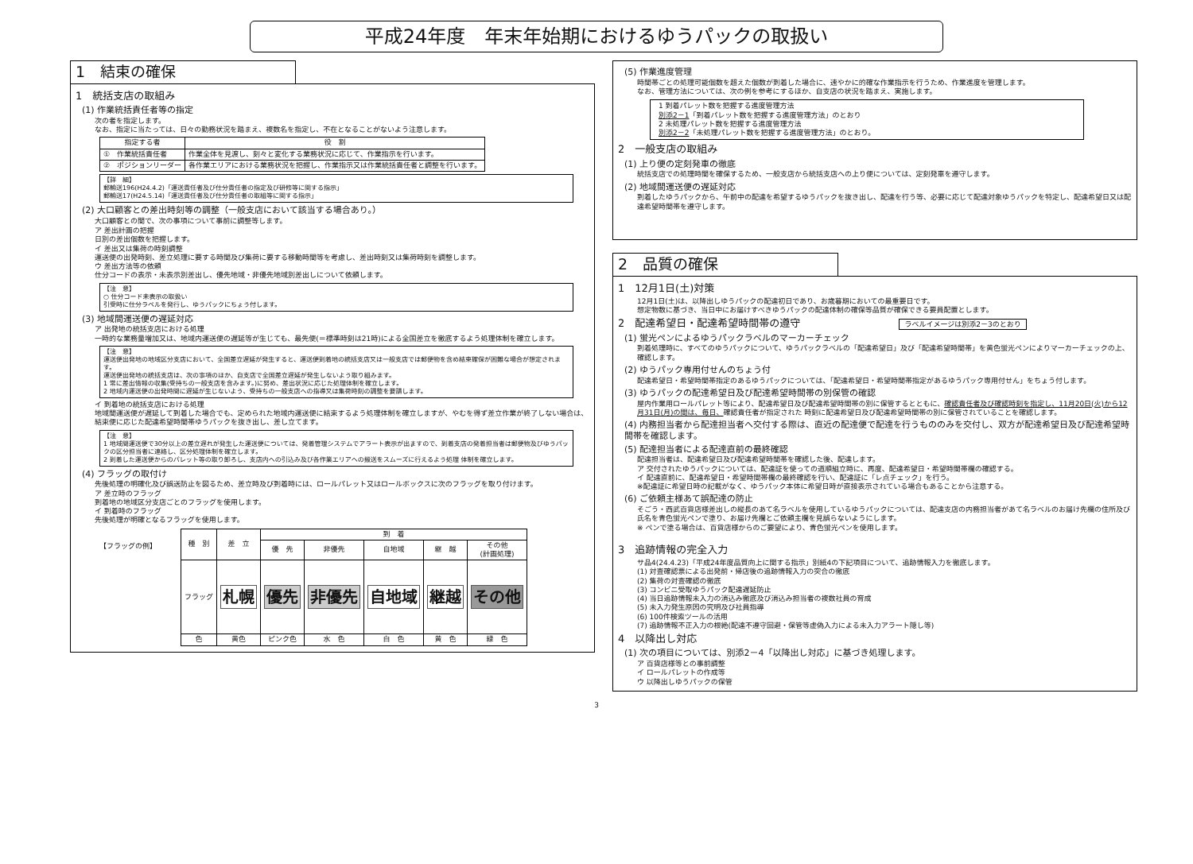平成24年度　年末年始期におけるゆうパックの取扱い
1　結束の確保
1　統括支店の取組み
(1) 作業統括責任者等の指定
次の者を指定します。
なお、指定に当たっては、日々の勤務状況を踏まえ、複数名を指定し、不在となることがないよう注意します。
| 指定する者 | 役 割 |
| --- | --- |
| ① 作業統括責任者 | 作業全体を見渡し、刻々と変化する業務状況に応じて、作業指示を行います。 |
| ② ポジションリーダー | 各作業エリアにおける業務状況を把握し、作業指示又は作業統括責任者と調整を行います。 |
【詳　細】
郵輸送196(H24.4.2)「運送責任者及び仕分責任者の指定及び研修等に関する指示」
郵輸送17(H24.5.14)「運送責任者及び仕分責任者の取組等に関する指示」
(2) 大口顧客との差出時刻等の調整（一般支店において該当する場合あり。）
大口顧客との間で、次の事項について事前に調整等します。
ア 差出計画の把握
日別の差出個数を把握します。
イ 差出又は集荷の時刻調整
運送便の出発時刻、差立処理に要する時間及び集荷に要する移動時間等を考慮し、差出時刻又は集荷時刻を調整します。
ウ 差出方法等の依頼
仕分コードの表示・未表示別差出し、優先地域・非優先地域別差出しについて依頼します。
【注　意】
○ 仕分コード未表示の取扱い
引受時に仕分ラベルを発行し、ゆうパックにちょう付します。
(3) 地域間運送便の遅延対応
ア 出発地の統括支店における処理
一時的な業務量増加又は、地域内運送便の遅延等が生じても、最先便(＝標準時刻は21時)による全国差立を徹底するよう処理体制を確立します。
【注　意】
運送便出発地の地域区分支店において、全国差立遅延が発生すると、運送便到着地の統括支店又は一般支店では郵便物を含め結束確保が困難な場合が想定されます。
運送便出発地の統括支店は、次の事項のほか、自支店で全国差立遅延が発生しないよう取り組みます。
1 常に差出情報の収集(受持ちの一般支店を含みます。)に努め、差出状況に応じた処理体制を確立します。
2 地域内運送便の出発時間に遅延が生じないよう、受持ちの一般支店への指導又は集荷時刻の調整を要請します。
イ 到着地の統括支店における処理
地域間運送便が遅延して到着した場合でも、定められた地域内運送便に結束するよう処理体制を確立しますが、やむを得ず差立作業が終了しない場合は、結束便に応じた配達希望時間帯ゆうパックを抜き出し、差し立てます。
【注　意】
1 地域間運送便で30分以上の差立遅れが発生した運送便については、発着管理システムでアラート表示が出ますので、到着支店の発着担当者は郵便物及びゆうパックの区分担当者に連絡し、区分処理体制を確立します。
2 到着した運送便からのパレット等の取り卸ろし、支店内への引込み及び各作業エリアへの搬送をスムーズに行えるよう処理 体制を確立します。
(4) フラッグの取付け
先後処理の明確化及び誤送防止を図るため、差立時及び到着時には、ロールパレット又はロールボックスに次のフラッグを取り付けます。
ア 差立時のフラッグ
到着地の地域区分支店ごとのフラッグを使用します。
イ 到着時のフラッグ
先後処理が明確となるフラッグを使用します。
【フラッグの例】
| 種 別 | 差 立 | 到 着 | | | | |
| | | 優 先 | 非優先 | 自地域 | 継 越 | その他 (計画処理) |
| フラッグ | 札幌 | 優先 | 非優先 | 自地域 | 継越 | その他 |
| 色 | 黄色 | ピンク色 | 水 色 | 白 色 | 黄 色 | 緑 色 |
(5) 作業進度管理
時間帯ごとの処理可能個数を超えた個数が到着した場合に、速やかに的確な作業指示を行うため、作業進度を管理します。
なお、管理方法については、次の例を参考にするほか、自支店の状況を踏まえ、実施します。
1 到着パレット数を把握する進度管理方法
別添2－1「到着パレット数を把握する進度管理方法」のとおり
2 未処理パレット数を把握する進度管理方法
別添2－2「未処理パレット数を把握する進度管理方法」のとおり。
2　一般支店の取組み
(1) 上り便の定刻発車の徹底
統括支店での処理時間を確保するため、一般支店から統括支店への上り便については、定刻発車を遵守します。
(2) 地域間運送便の遅延対応
到着したゆうパックから、午前中の配達を希望するゆうパックを抜き出し、配達を行う等、必要に応じて配達対象ゆうパックを特定し、配達希望日又は配達希望時間帯を遵守します。
2　品質の確保
1　12月1日(土)対策
12月1日(土)は、以降出しゆうパックの配達初日であり、お歳暮期においての最重要日です。
想定物数に基づき、当日中にお届けすべきゆうパックの配達体制の確保等品質が確保できる要員配置とします。
2　配達希望日・配達希望時間帯の遵守 ラベルイメージは別添2－3のとおり
(1) 蛍光ペンによるゆうパックラベルのマーカーチェック
到着処理時に、すべてのゆうパックについて、ゆうパックラベルの「配達希望日」及び「配達希望時間帯」を黄色蛍光ペンによりマーカーチェックの上、確認します。
(2) ゆうパック専用付せんのちょう付
配達希望日・希望時間帯指定のあるゆうパックについては、「配達希望日・希望時間帯指定があるゆうパック専用付せん」をちょう付します。
(3) ゆうパックの配達希望日及び配達希望時間帯の別保管の確認
屋内作業用ロールパレット等により、配達希望日及び配達希望時間帯の別に保管するとともに、確認責任者及び確認時刻を指定し、11月20日(火)から12月31日(月)の間は、毎日、確認責任者が指定された 時刻に配達希望日及び配達希望時間帯の別に保管されていることを確認します。
(4) 内務担当者から配達担当者へ交付する際は、直近の配達便で配達を行うもののみを交付し、双方が配達希望日及び配達希望時間帯を確認します。
(5) 配達担当者による配達直前の最終確認
配達担当者は、配達希望日及び配達希望時間帯を確認した後、配達します。
ア 交付されたゆうパックについては、配達証を使っての道順組立時に、再度、配達希望日・希望時間帯欄の確認する。
イ 配達直前に、配達希望日・希望時間帯欄の最終確認を行い、配達証に「レ点チェック」を行う。
※配達証に希望日時の記載がなく、ゆうパック本体に希望日時が直接表示されている場合もあることから注意する。
(6) ご依頼主様あて誤配達の防止
そごう・西武百貨店様差出しの縦長のあて名ラベルを使用しているゆうパックについては、配達支店の内務担当者があて名ラベルのお届け先欄の住所及び氏名を青色蛍光ペンで塗り、お届け先欄とご依頼主欄を見誤らないようにします。
※ ペンで塗る場合は、百貨店様からのご要望により、青色蛍光ペンを使用します。
3　追跡情報の完全入力
サ品4(24.4.23)「平成24年度品質向上に関する指示」別紙4の下記項目について、追跡情報入力を徹底します。
(1) 対査確認票による出発前・帰店後の追跡情報入力の突合の徹底
(2) 集荷の対査確認の徹底
(3) コンビニ受取ゆうパック配達遅延防止
(4) 当日追跡情報未入力の消込み徹底及び消込み担当者の複数社員の育成
(5) 未入力発生原因の究明及び社員指導
(6) 100件検索ツールの活用
(7) 追跡情報不正入力の根絶(配達不遵守回避・保管等虚偽入力による未入力アラート隠し等)
4　以降出し対応
(1) 次の項目については、別添2－4「以降出し対応」に基づき処理します。
ア 百貨店様等との事前調整
イ ロールパレットの作成等
ウ 以降出しゆうパックの保管
3